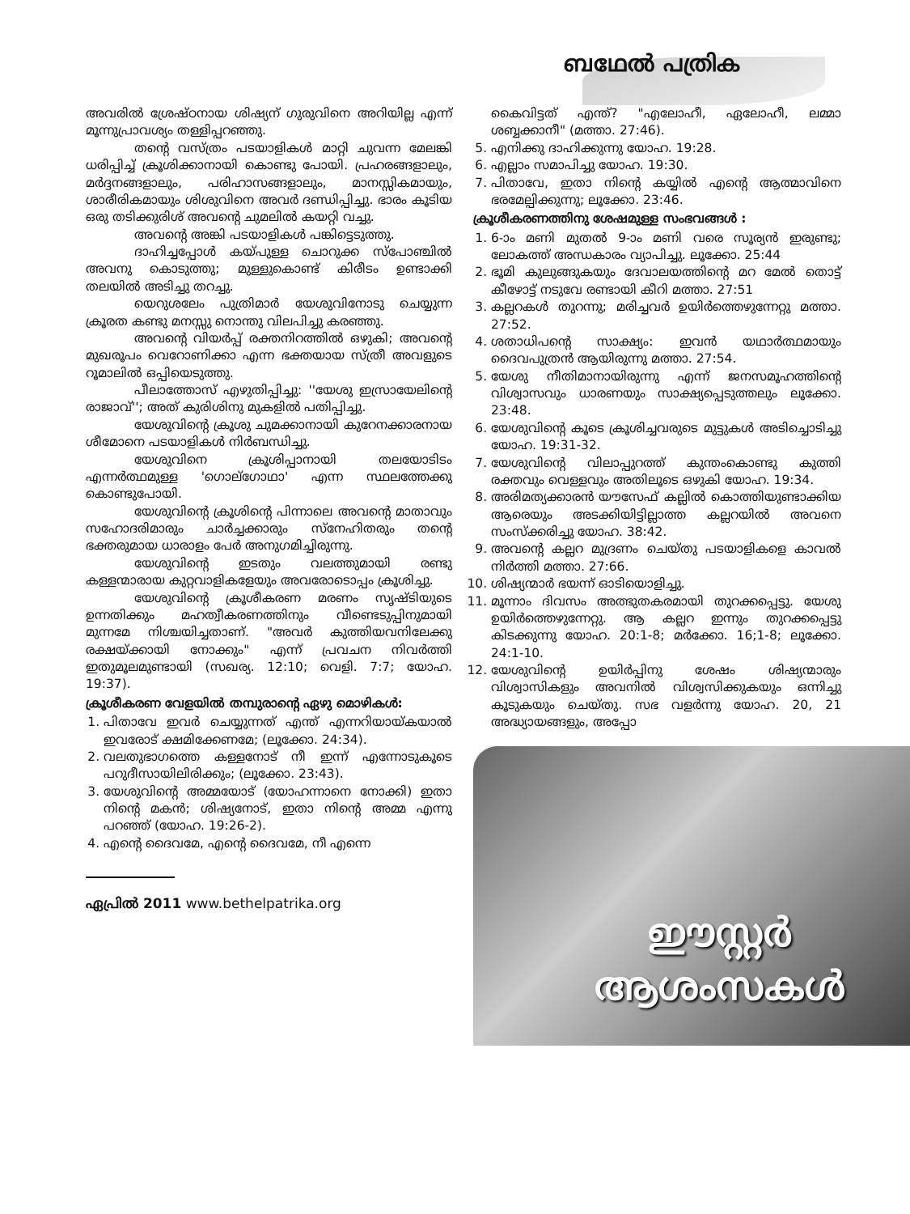ബഥേൽ പത്രിക
അവരിൽ ശ്രേഷ്ഠനായ ശിഷ്യന് ഗുരുവിനെ അറിയില്ല എന്ന് മൂന്നുപ്രാവശ്യം തള്ളിപ്പറഞ്ഞു.
തന്റെ വസ്ത്രം പടയാളികൾ മാറ്റി ചുവന്ന മേലങ്കി ധരിപ്പിച്ച് ക്രൂശിക്കാനായി കൊണ്ടു പോയി. പ്രഹരങ്ങളാലും, മർദ്ദനങ്ങളാലും, പരിഹാസങ്ങളാലും, മാനസ്സികമായും, ശാരീരികമായും ശിശുവിനെ അവർ ദണ്ഡിപ്പിച്ചു. ഭാരം കൂടിയ ഒരു തടിക്കുരിശ് അവന്റെ ചുമലിൽ കയറ്റി വച്ചു.
അവന്റെ അങ്കി പടയാളികൾ പങ്കിട്ടെടുത്തു.
ദാഹിച്ചപ്പോൾ കയ്പുള്ള ചൊറുക്ക സ്പോഞ്ചിൽ അവനു കൊടുത്തു; മുള്ളുകൊണ്ട് കിരീടം ഉണ്ടാക്കി തലയിൽ അടിച്ചു തറച്ചു.
യെറുശലേം പുത്രിമാർ യേശുവിനോടു ചെയ്യുന്ന ക്രൂരത കണ്ടു മനസ്സു നൊന്തു വിലപിച്ചു കരഞ്ഞു.
അവന്റെ വിയർപ്പ് രക്തനിറത്തിൽ ഒഴുകി; അവന്റെ മുഖരൂപം വെറോണിക്കാ എന്ന ഭക്തയായ സ്ത്രീ അവളുടെ റൂമാലിൽ ഒപ്പിയെടുത്തു.
പീലാത്തോസ് എഴുതിപ്പിച്ചു: ''യേശു ഇസ്രായേലിന്റെ രാജാവ്''; അത് കുരിശിനു മുകളിൽ പതിപ്പിച്ചു.
യേശുവിന്റെ ക്രൂശു ചുമക്കാനായി കുറേനക്കാരനായ ശീമോനെ പടയാളികൾ നിർബന്ധിച്ചു.
യേശുവിനെ ക്രൂശിപ്പാനായി തലയോടിടം എന്നർത്ഥമുള്ള 'ഗൊല്ഗോഥാ' എന്ന സ്ഥലത്തേക്കു കൊണ്ടുപോയി.
യേശുവിന്റെ ക്രൂശിന്റെ പിന്നാലെ അവന്റെ മാതാവും സഹോദരിമാരും ചാർച്ചക്കാരും സ്നേഹിതരും തന്റെ ഭക്തരുമായ ധാരാളം പേർ അനുഗമിച്ചിരുന്നു.
യേശുവിന്റെ ഇടതും വലത്തുമായി രണ്ടു കള്ളന്മാരായ കുറ്റവാളികളേയും അവരോടൊപ്പം ക്രൂശിച്ചു.
യേശുവിന്റെ ക്രൂശീകരണ മരണം സൃഷ്ടിയുടെ ഉന്നതിക്കും മഹത്വീകരണത്തിനും വീണ്ടെടുപ്പിനുമായി മുന്നമേ നിശ്ചയിച്ചതാണ്. "അവർ കുത്തിയവനിലേക്കു രക്ഷയ്ക്കായി നോക്കും" എന്ന് പ്രവചന നിവർത്തി ഇതുമൂലമുണ്ടായി (സഖര്യ. 12:10; വെളി. 7:7; യോഹ. 19:37).
ക്രൂശീകരണ വേളയിൽ തമ്പുരാന്റെ ഏഴു മൊഴികൾ:
1. പിതാവേ ഇവർ ചെയ്യുന്നത് എന്ത് എന്നറിയായ്കയാൽ ഇവരോട് ക്ഷമിക്കേണമേ; (ലൂക്കോ. 24:34).
2. വലതുഭാഗത്തെ കള്ളനോട് നീ ഇന്ന് എന്നോടുകൂടെ പറുദീസായിലിരിക്കും; (ലൂക്കോ. 23:43).
3. യേശുവിന്റെ അമ്മയോട് (യോഹന്നാനെ നോക്കി) ഇതാ നിന്റെ മകൻ; ശിഷ്യനോട്, ഇതാ നിന്റെ അമ്മ എന്നു പറഞ്ഞ് (യോഹ. 19:26-2).
4. എന്റെ ദൈവമേ, എന്റെ ദൈവമേ, നീ എന്നെ
ഏപ്രിൽ 2011 www.bethelpatrika.org
കൈവിട്ടത് എന്ത്? "എലോഹീ, ഏലോഹീ, ലമ്മാ ശബ്ബക്കാനീ" (മത്താ. 27:46).
5. എനിക്കു ദാഹിക്കുന്നു യോഹ. 19:28.
6. എല്ലാം സമാപിച്ചു യോഹ. 19:30.
7. പിതാവേ, ഇതാ നിന്റെ കയ്യിൽ എന്റെ ആത്മാവിനെ ഭരമേല്പിക്കുന്നു; ലൂക്കോ. 23:46.
ക്രൂശീകരണത്തിനു ശേഷമുള്ള സംഭവങ്ങൾ :
1. 6-ാം മണി മുതൽ 9-ാം മണി വരെ സൂര്യൻ ഇരുണ്ടു; ലോകത്ത് അന്ധകാരം വ്യാപിച്ചു. ലൂക്കോ. 25:44
2. ഭൂമി കുലുങ്ങുകയും ദേവാലയത്തിന്റെ മറ മേൽ തൊട്ട് കീഴോട്ട് നടുവേ രണ്ടായി കീറി മത്താ. 27:51
3. കല്ലറകൾ തുറന്നു; മരിച്ചവർ ഉയിർത്തെഴുന്നേറ്റു മത്താ. 27:52.
4. ശതാധിപന്റെ സാക്ഷ്യം: ഇവൻ യഥാർത്ഥമായും ദൈവപുത്രൻ ആയിരുന്നു മത്താ. 27:54.
5. യേശു നീതിമാനായിരുന്നു എന്ന് ജനസമൂഹത്തിന്റെ വിശ്വാസവും ധാരണയും സാക്ഷ്യപ്പെടുത്തലും ലൂക്കോ. 23:48.
6. യേശുവിന്റെ കൂടെ ക്രൂശിച്ചവരുടെ മുട്ടുകൾ അടിച്ചൊടിച്ചു യോഹ. 19:31-32.
7. യേശുവിന്റെ വിലാപ്പുറത്ത് കുന്തംകൊണ്ടു കുത്തി രക്തവും വെള്ളവും അതിലൂടെ ഒഴുകി യോഹ. 19:34.
8. അരിമത്യക്കാരൻ യൗസേഫ് കല്ലിൽ കൊത്തിയുണ്ടാക്കിയ ആരെയും അടക്കിയിട്ടില്ലാത്ത കല്ലറയിൽ അവനെ സംസ്ക്കരിച്ചു യോഹ. 38:42.
9. അവന്റെ കല്ലറ മുദ്രണം ചെയ്തു പടയാളികളെ കാവൽ നിർത്തി മത്താ. 27:66.
10. ശിഷ്യന്മാർ ഭയന്ന് ഓടിയൊളിച്ചു.
11. മൂന്നാം ദിവസം അത്ഭുതകരമായി തുറക്കപ്പെട്ടു. യേശു ഉയിർത്തെഴുന്നേറ്റു. ആ കല്ലറ ഇന്നും തുറക്കപ്പെട്ടു കിടക്കുന്നു യോഹ. 20:1-8; മർക്കോ. 16;1-8; ലൂക്കോ. 24:1-10.
12. യേശുവിന്റെ ഉയിർപ്പിനു ശേഷം ശിഷ്യന്മാരും വിശ്വാസികളും അവനിൽ വിശ്വസിക്കുകയും ഒന്നിച്ചു കൂടുകയും ചെയ്തു. സഭ വളർന്നു യോഹ. 20, 21 അദ്ധ്യായങ്ങളും, അപ്പോ
ഈസ്റ്റർ
ആശംസകൾ